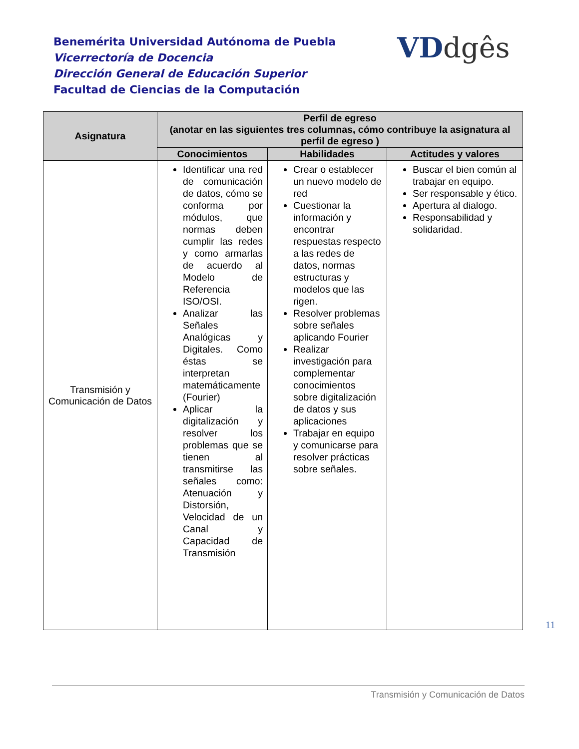Benemérita Universidad Autónoma de Puebla
Vicerrectoría de Docencia
Dirección General de Educación Superior
Facultad de Ciencias de la Computación
VDdgês
| Asignatura | Perfil de egreso (anotar en las siguientes tres columnas, cómo contribuye la asignatura al perfil de egreso ) | | |
| --- | --- | --- | --- |
| | Conocimientos | Habilidades | Actitudes y valores |
| Transmisión y Comunicación de Datos | Identificar una red de comunicación de datos, cómo se conforma por módulos, que normas deben cumplir las redes y como armarlas de acuerdo al Modelo de Referencia ISO/OSI. Analizar las Señales Analógicas y Digitales. Como éstas se interpretan matemáticamente (Fourier) Aplicar la digitalización y resolver los problemas que se tienen al transmitirse las señales como: Atenuación y Distorsión, Velocidad de un Canal y Capacidad de Transmisión | Crear o establecer un nuevo modelo de red Cuestionar la información y encontrar respuestas respecto a las redes de datos, normas estructuras y modelos que las rigen. Resolver problemas sobre señales aplicando Fourier Realizar investigación para complementar conocimientos sobre digitalización de datos y sus aplicaciones Trabajar en equipo y comunicarse para resolver prácticas sobre señales. | Buscar el bien común al trabajar en equipo. Ser responsable y ético. Apertura al dialogo. Responsabilidad y solidaridad. |
11
Transmisión y Comunicación de Datos